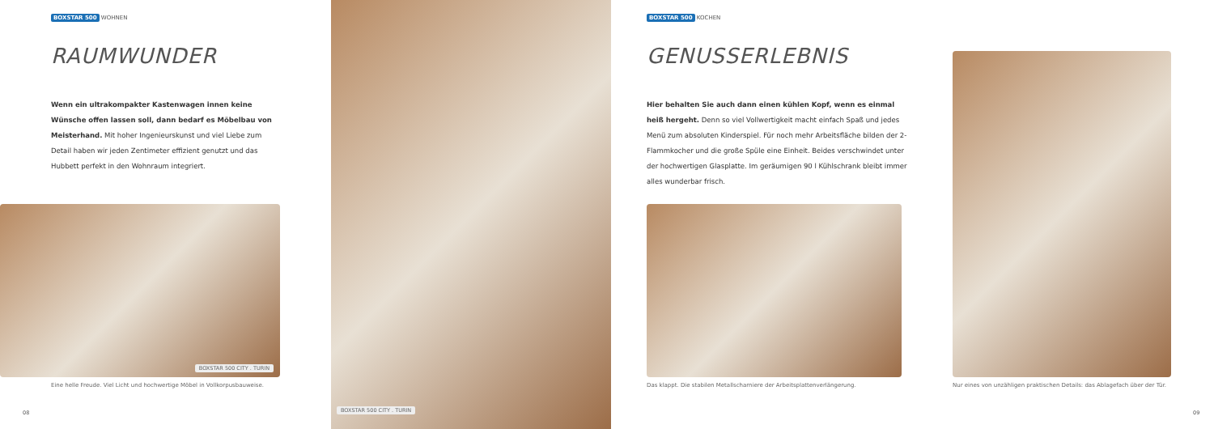BOXSTAR 500 WOHNEN
RAUMWUNDER
Wenn ein ultrakompakter Kastenwagen innen keine Wünsche offen lassen soll, dann bedarf es Möbelbau von Meisterhand. Mit hoher Ingenieurskunst und viel Liebe zum Detail haben wir jeden Zentimeter effizient genutzt und das Hubbett perfekt in den Wohnraum integriert.
BOXSTAR 500 CITY . TURIN
Eine helle Freude. Viel Licht und hochwertige Möbel in Vollkorpusbauweise.
08
BOXSTAR 500 CITY . TURIN
BOXSTAR 500 KOCHEN
GENUSSERLEBNIS
Hier behalten Sie auch dann einen kühlen Kopf, wenn es einmal heiß hergeht. Denn so viel Vollwertigkeit macht einfach Spaß und jedes Menü zum absoluten Kinderspiel. Für noch mehr Arbeitsfläche bilden der 2-Flammkocher und die große Spüle eine Einheit. Beides verschwindet unter der hochwertigen Glasplatte. Im geräumigen 90 l Kühlschrank bleibt immer alles wunderbar frisch.
Das klappt. Die stabilen Metallscharniere der Arbeitsplattenverlängerung.
Nur eines von unzähligen praktischen Details: das Ablagefach über der Tür.
09